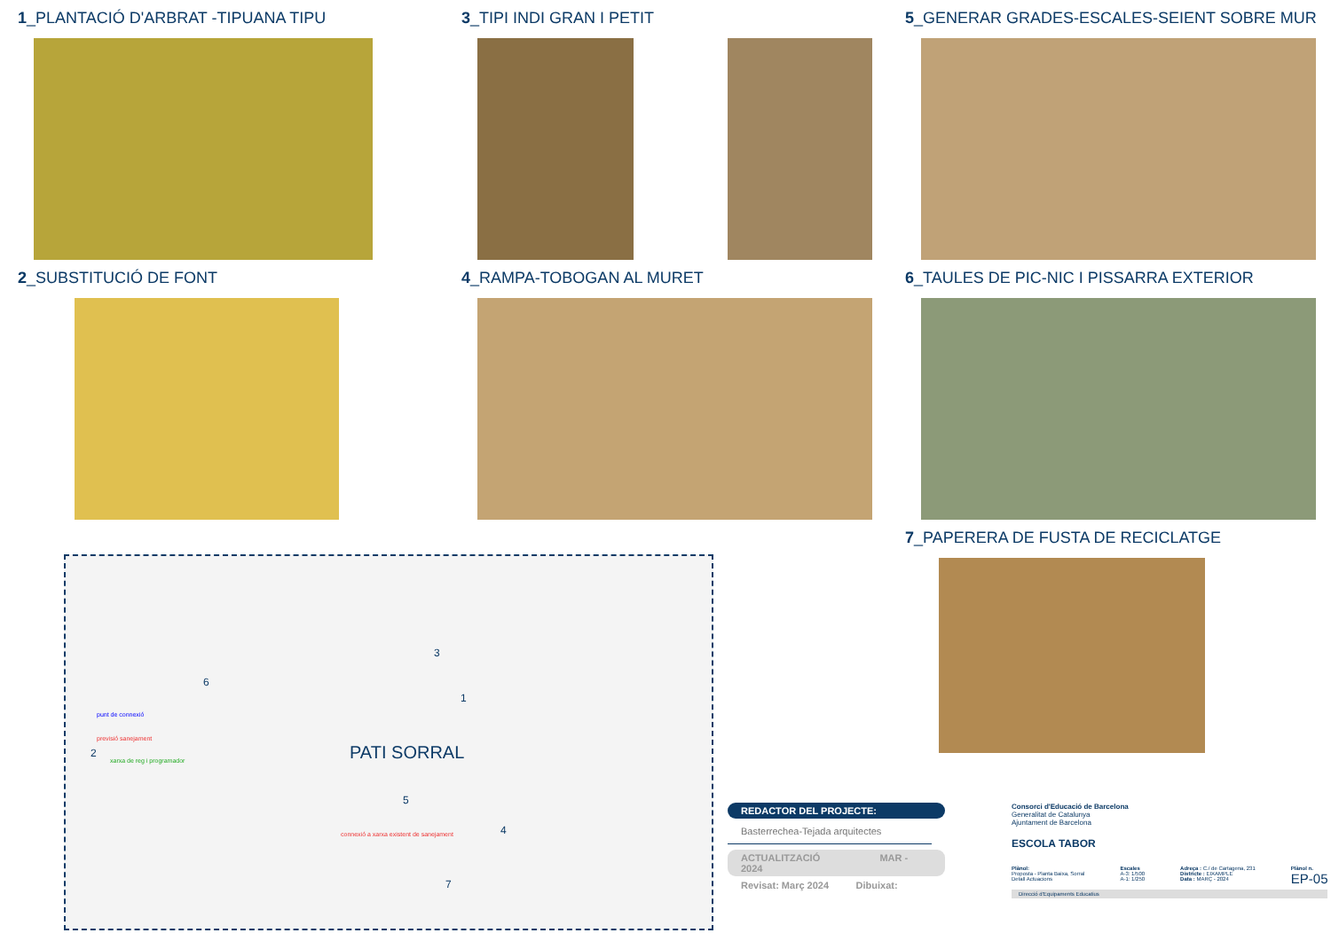1_PLANTACIÓ D'ARBRAT -TIPUANA TIPU
3_TIPI INDI GRAN I PETIT
5_GENERAR GRADES-ESCALES-SEIENT SOBRE MUR
2_SUBSTITUCIÓ DE FONT
4_RAMPA-TOBOGAN AL MURET
6_TAULES DE PIC-NIC I PISSARRA EXTERIOR
7_PAPERERA DE FUSTA DE RECICLATGE
PATI SORRAL
punt de connexió
previsió sanejament
xarxa de reg i programador
connexió a xarxa existent de sanejament
6
2
3
1
5
4
7
REDACTOR DEL PROJECTE:
Basterrechea-Tejada arquitectes
ACTUALITZACIÓ MAR - 2024
Revisat: Març 2024 Dibuixat:
Consorci d'Educació de Barcelona
Generalitat de Catalunya
Ajuntament de Barcelona
ESCOLA TABOR
Plànol:
Proposta - Planta Baixa, Sorral
Detall Actuacions
Escales
A-3: 1/500
A-1: 1/250
Adreça : C./ de Cartagena, 231
Districte : EIXAMPLE
Data : MARÇ - 2024
Plànol n.
EP-05
Direcció d'Equipaments Educatius